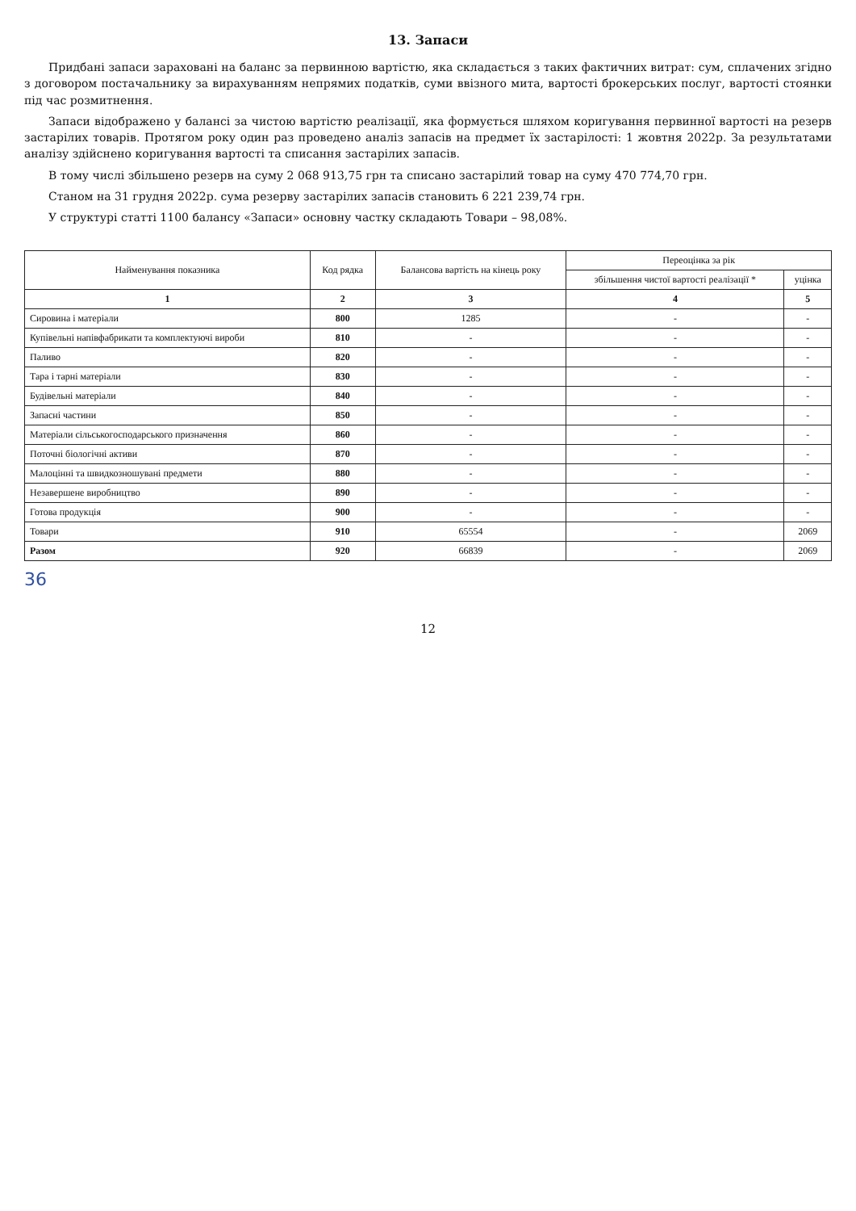13. Запаси
Придбані запаси зараховані на баланс за первинною вартістю, яка складається з таких фактичних витрат: сум, сплачених згідно з договором постачальнику за вирахуванням непрямих податків, суми ввізного мита, вартості брокерських послуг, вартості стоянки під час розмитнення.
Запаси відображено у балансі за чистою вартістю реалізації, яка формується шляхом коригування первинної вартості на резерв застарілих товарів. Протягом року один раз проведено аналіз запасів на предмет їх застарілості: 1 жовтня 2022р. За результатами аналізу здійснено коригування вартості та списання застарілих запасів.
В тому числі збільшено резерв на суму 2 068 913,75 грн та списано застарілий товар на суму 470 774,70 грн.
Станом на 31 грудня 2022р. сума резерву застарілих запасів становить 6 221 239,74 грн.
У структурі статті 1100 балансу «Запаси» основну частку складають Товари – 98,08%.
| Найменування показника | Код рядка | Балансова вартість на кінець року | Переоцінка за рік | |
| --- | --- | --- | --- | --- |
| | | | збільшення чистої вартості реалізації * | уцінка |
| 1 | 2 | 3 | 4 | 5 |
| Сировина і матеріали | 800 | 1285 | - | - |
| Купівельні напівфабрикати та комплектуючі вироби | 810 | - | - | - |
| Паливо | 820 | - | - | - |
| Тара і тарні матеріали | 830 | - | - | - |
| Будівельні матеріали | 840 | - | - | - |
| Запасні частини | 850 | - | - | - |
| Матеріали сільськогосподарського призначення | 860 | - | - | - |
| Поточні біологічні активи | 870 | - | - | - |
| Малоцінні та швидкозношувані предмети | 880 | - | - | - |
| Незавершене виробництво | 890 | - | - | - |
| Готова продукція | 900 | - | - | - |
| Товари | 910 | 65554 | - | 2069 |
| Разом | 920 | 66839 | - | 2069 |
36
12